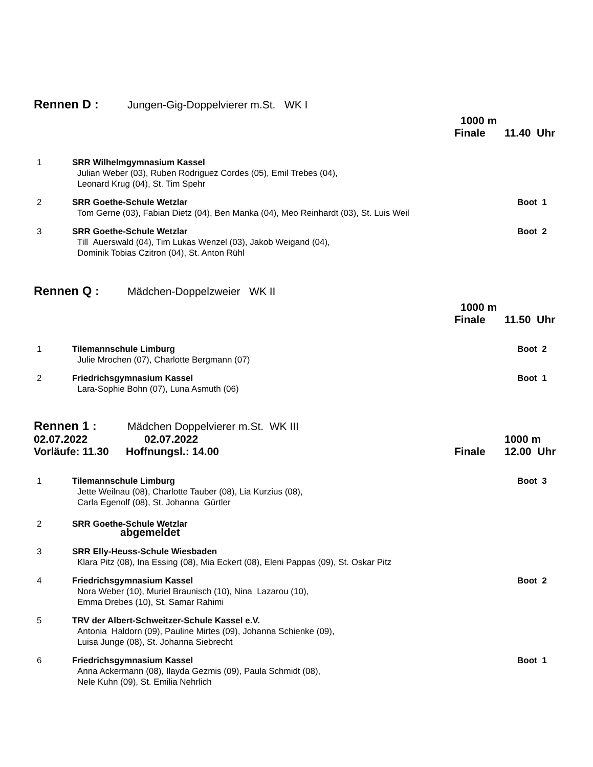Rennen D : Jungen-Gig-Doppelvierer m.St. WK I
1000 m
Finale 11.40 Uhr
1 SRR Wilhelmgymnasium Kassel
Julian Weber (03), Ruben Rodriguez Cordes (05), Emil Trebes (04),
Leonard Krug (04), St. Tim Spehr
2 SRR Goethe-Schule Wetzlar Boot 1
Tom Gerne (03), Fabian Dietz (04), Ben Manka (04), Meo Reinhardt (03), St. Luis Weil
3 SRR Goethe-Schule Wetzlar Boot 2
Till Auerswald (04), Tim Lukas Wenzel (03), Jakob Weigand (04),
Dominik Tobias Czitron (04), St. Anton Rühl
Rennen Q : Mädchen-Doppelzweier WK II
1000 m
Finale 11.50 Uhr
1 Tilemannschule Limburg Boot 2
Julie Mrochen (07), Charlotte Bergmann (07)
2 Friedrichsgymnasium Kassel Boot 1
Lara-Sophie Bohn (07), Luna Asmuth (06)
Rennen 1 : Mädchen Doppelvierer m.St. WK III
02.07.2022 02.07.2022 1000 m
Vorläufe: 11.30
Hoffnungsl.: 14.00 Finale 12.00 Uhr
1 Tilemannschule Limburg Boot 3
Jette Weilnau (08), Charlotte Tauber (08), Lia Kurzius (08),
Carla Egenolf (08), St. Johanna Gürtler
2 SRR Goethe-Schule Wetzlar
abgemeldet
3 SRR Elly-Heuss-Schule Wiesbaden
Klara Pitz (08), Ina Essing (08), Mia Eckert (08), Eleni Pappas (09), St. Oskar Pitz
4 Friedrichsgymnasium Kassel Boot 2
Nora Weber (10), Muriel Braunisch (10), Nina Lazarou (10),
Emma Drebes (10), St. Samar Rahimi
5 TRV der Albert-Schweitzer-Schule Kassel e.V.
Antonia Haldorn (09), Pauline Mirtes (09), Johanna Schienke (09),
Luisa Junge (08), St. Johanna Siebrecht
6 Friedrichsgymnasium Kassel Boot 1
Anna Ackermann (08), Ilayda Gezmis (09), Paula Schmidt (08),
Nele Kuhn (09), St. Emilia Nehrlich